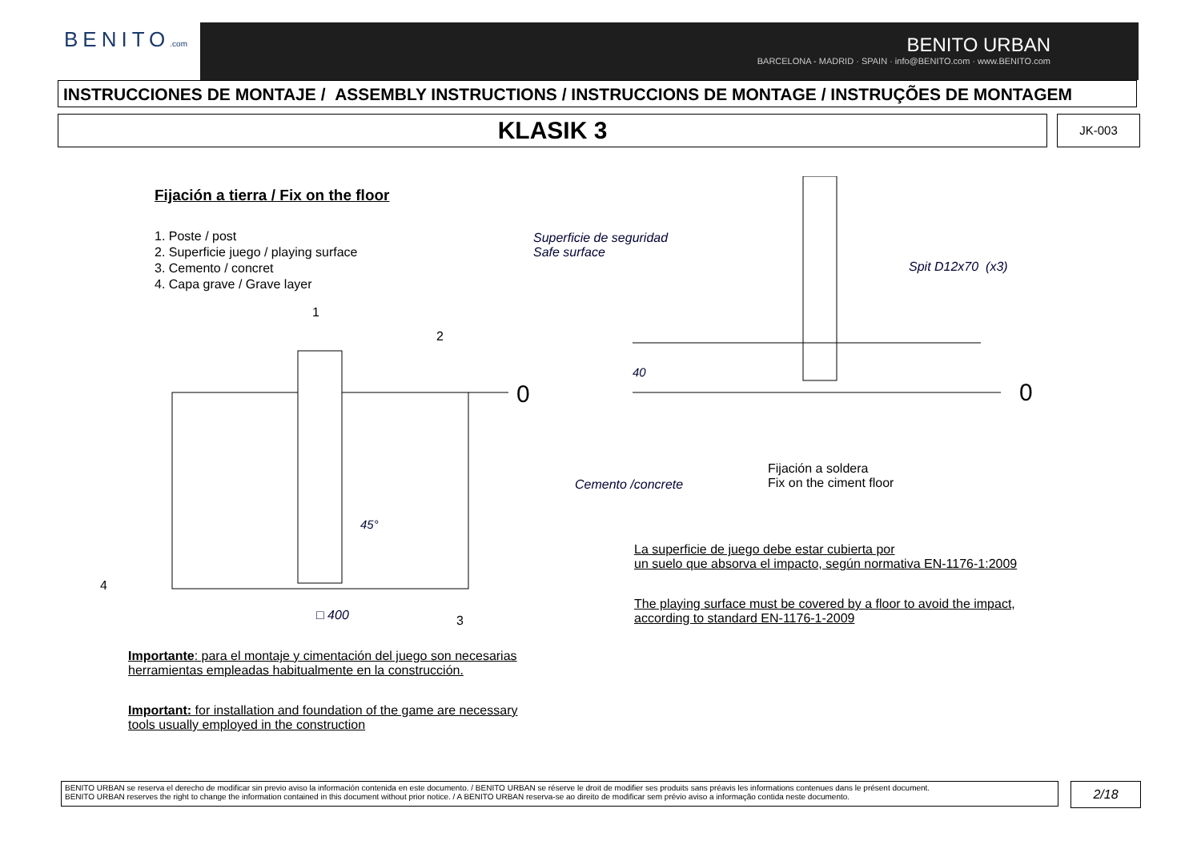BENITO.com
BENITO URBAN
BARCELONA - MADRID · SPAIN · info@BENITO.com · www.BENITO.com
INSTRUCCIONES DE MONTAJE / ASSEMBLY INSTRUCTIONS / INSTRUCCIONS DE MONTAGE / INSTRUÇÕES DE MONTAGEM
KLASIK 3 JK-003
Fijación a tierra / Fix on the floor
1. Poste / post
2. Superficie juego / playing surface
3. Cemento / concret
4. Capa grave / Grave layer
0
1
2
3
4
□ 400
45°
0
40
Superficie de seguridad
Safe surface
Spit D12x70 (x3)
Cemento /concrete
Fijación a soldera
Fix on the ciment floor
La superficie de juego debe estar cubierta por
un suelo que absorva el impacto, según normativa EN-1176-1:2009
The playing surface must be covered by a floor to avoid the impact,
according to standard EN-1176-1-2009
Importante: para el montaje y cimentación del juego son necesarias
herramientas empleadas habitualmente en la construcción.
Important: for installation and foundation of the game are necessary
tools usually employed in the construction
BENITO URBAN se reserva el derecho de modificar sin previo aviso la información contenida en este documento. / BENITO URBAN se réserve le droit de modifier ses produits sans préavis les informations contenues dans le présent document.
BENITO URBAN reserves the right to change the information contained in this document without prior notice. / A BENITO URBAN reserva-se ao direito de modificar sem prévio aviso a informação contida neste documento.
2/18